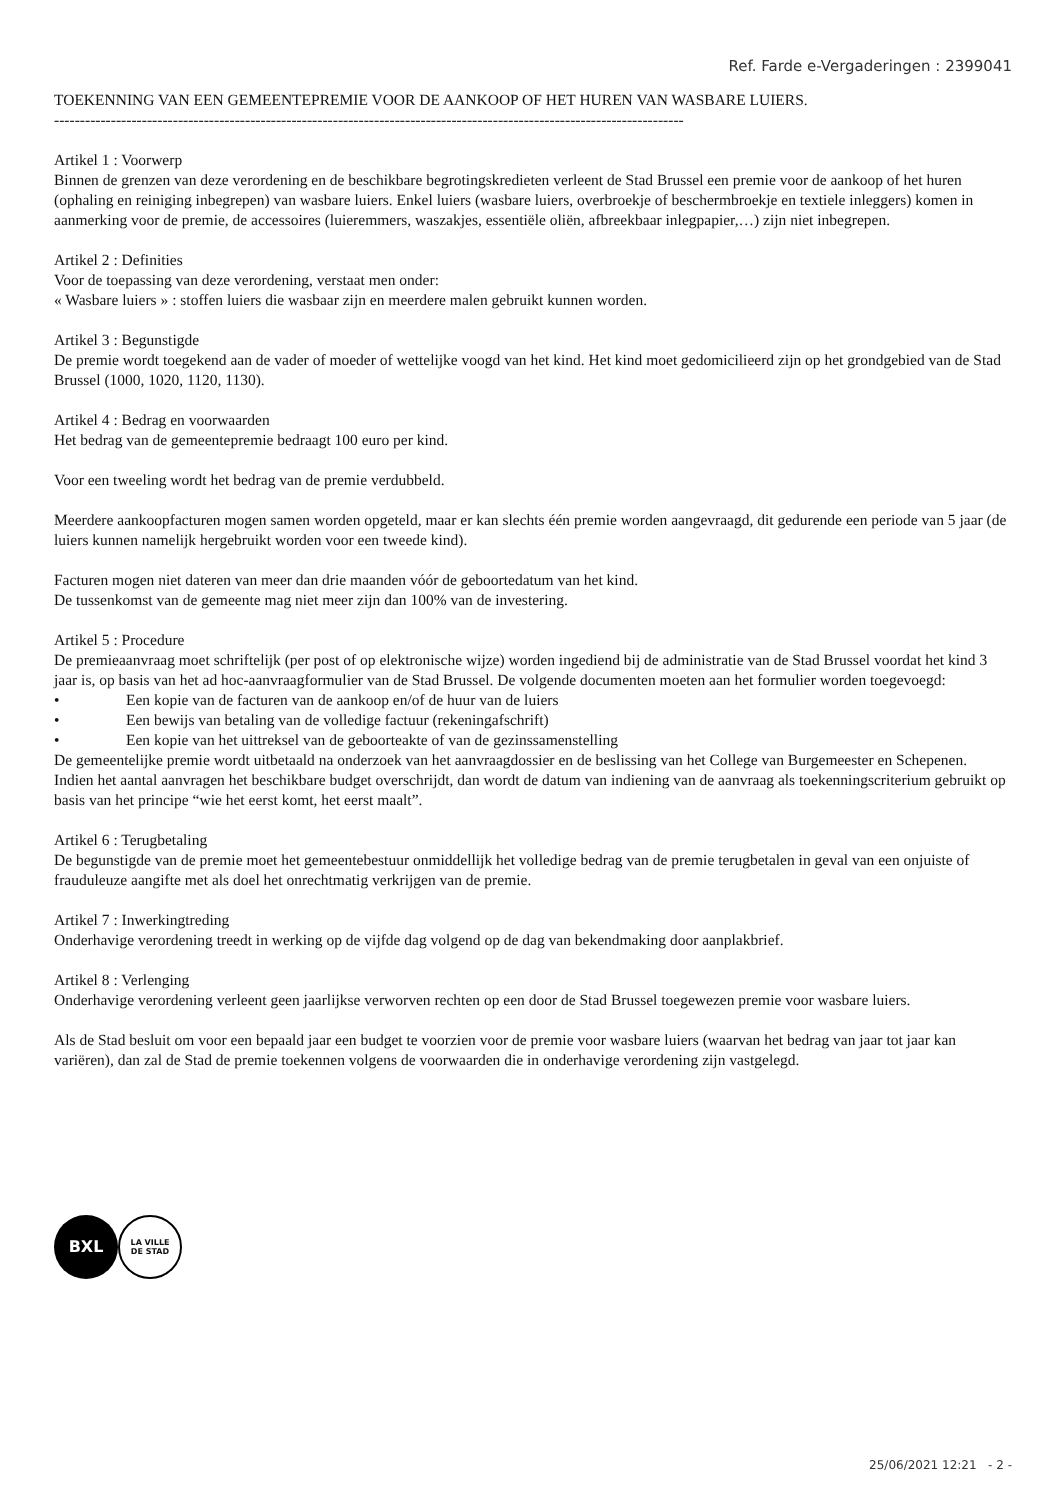Ref. Farde e-Vergaderingen : 2399041
TOEKENNING VAN EEN GEMEENTEPREMIE VOOR DE AANKOOP OF HET HUREN VAN WASBARE LUIERS.
--------------------------------------------------------------------------------------------------------------------------
Artikel 1 : Voorwerp
Binnen de grenzen van deze verordening en de beschikbare begrotingskredieten verleent de Stad Brussel een premie voor de aankoop of het huren (ophaling en reiniging inbegrepen) van wasbare luiers. Enkel luiers (wasbare luiers, overbroekje of beschermbroekje en textiele inleggers) komen in aanmerking voor de premie, de accessoires (luieremmers, waszakjes, essentiële oliën, afbreekbaar inlegpapier,…) zijn niet inbegrepen.
Artikel 2 : Definities
Voor de toepassing van deze verordening, verstaat men onder:
« Wasbare luiers » : stoffen luiers die wasbaar zijn en meerdere malen gebruikt kunnen worden.
Artikel 3 : Begunstigde
De premie wordt toegekend aan de vader of moeder of wettelijke voogd van het kind. Het kind moet gedomicilieerd zijn op het grondgebied van de Stad Brussel (1000, 1020, 1120, 1130).
Artikel 4 : Bedrag en voorwaarden
Het bedrag van de gemeentepremie bedraagt 100 euro per kind.
Voor een tweeling wordt het bedrag van de premie verdubbeld.
Meerdere aankoopfacturen mogen samen worden opgeteld, maar er kan slechts één premie worden aangevraagd, dit gedurende een periode van 5 jaar (de luiers kunnen namelijk hergebruikt worden voor een tweede kind).
Facturen mogen niet dateren van meer dan drie maanden vóór de geboortedatum van het kind.
De tussenkomst van de gemeente mag niet meer zijn dan 100% van de investering.
Artikel 5 : Procedure
De premieaanvraag moet schriftelijk (per post of op elektronische wijze) worden ingediend bij de administratie van de Stad Brussel voordat het kind 3 jaar is, op basis van het ad hoc-aanvraagformulier van de Stad Brussel. De volgende documenten moeten aan het formulier worden toegevoegd:
• Een kopie van de facturen van de aankoop en/of de huur van de luiers
• Een bewijs van betaling van de volledige factuur (rekeningafschrift)
• Een kopie van het uittreksel van de geboorteakte of van de gezinssamenstelling
De gemeentelijke premie wordt uitbetaald na onderzoek van het aanvraagdossier en de beslissing van het College van Burgemeester en Schepenen.
Indien het aantal aanvragen het beschikbare budget overschrijdt, dan wordt de datum van indiening van de aanvraag als toekenningscriterium gebruikt op basis van het principe “wie het eerst komt, het eerst maalt”.
Artikel 6 : Terugbetaling
De begunstigde van de premie moet het gemeentebestuur onmiddellijk het volledige bedrag van de premie terugbetalen in geval van een onjuiste of frauduleuze aangifte met als doel het onrechtmatig verkrijgen van de premie.
Artikel 7 : Inwerkingtreding
Onderhavige verordening treedt in werking op de vijfde dag volgend op de dag van bekendmaking door aanplakbrief.
Artikel 8 : Verlenging
Onderhavige verordening verleent geen jaarlijkse verworven rechten op een door de Stad Brussel toegewezen premie voor wasbare luiers.
Als de Stad besluit om voor een bepaald jaar een budget te voorzien voor de premie voor wasbare luiers (waarvan het bedrag van jaar tot jaar kan variëren), dan zal de Stad de premie toekennen volgens de voorwaarden die in onderhavige verordening zijn vastgelegd.
BXL
LA VILLE
DE STAD
25/06/2021 12:21 - 2 -